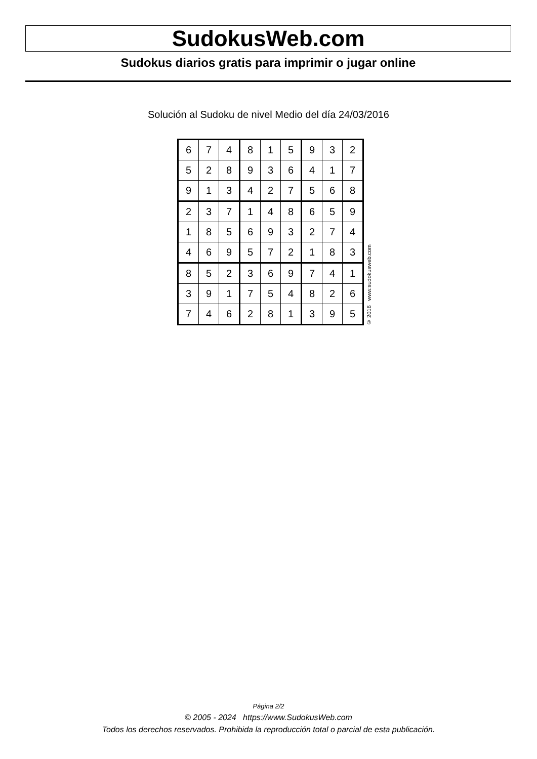SudokusWeb.com
Sudokus diarios gratis para imprimir o jugar online
Solución al Sudoku de nivel Medio del día 24/03/2016
| 6 | 7 | 4 | 8 | 1 | 5 | 9 | 3 | 2 |
| 5 | 2 | 8 | 9 | 3 | 6 | 4 | 1 | 7 |
| 9 | 1 | 3 | 4 | 2 | 7 | 5 | 6 | 8 |
| 2 | 3 | 7 | 1 | 4 | 8 | 6 | 5 | 9 |
| 1 | 8 | 5 | 6 | 9 | 3 | 2 | 7 | 4 |
| 4 | 6 | 9 | 5 | 7 | 2 | 1 | 8 | 3 |
| 8 | 5 | 2 | 3 | 6 | 9 | 7 | 4 | 1 |
| 3 | 9 | 1 | 7 | 5 | 4 | 8 | 2 | 6 |
| 7 | 4 | 6 | 2 | 8 | 1 | 3 | 9 | 5 |
© 2016 www.sudokusweb.com
Página 2/2
© 2005 - 2024 https://www.SudokusWeb.com
Todos los derechos reservados. Prohibida la reproducción total o parcial de esta publicación.